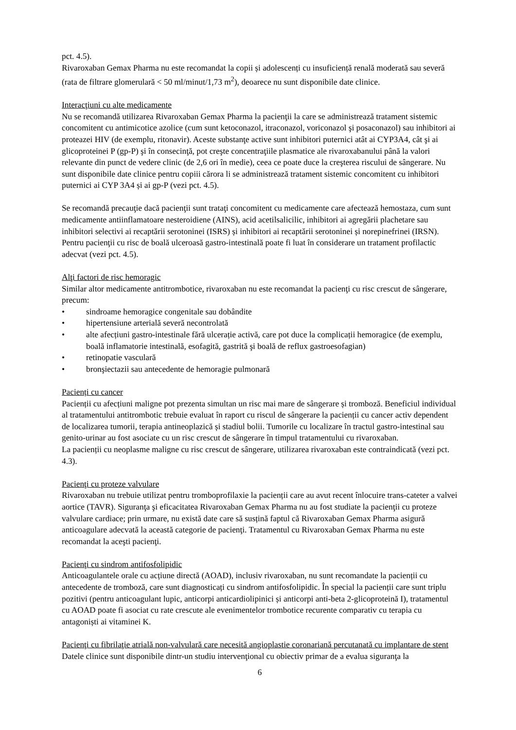pct. 4.5).
Rivaroxaban Gemax Pharma nu este recomandat la copii și adolescenți cu insuficiență renală moderată sau severă (rata de filtrare glomerulară < 50 ml/minut/1,73 m<sup>2</sup>), deoarece nu sunt disponibile date clinice.
Interacţiuni cu alte medicamente
Nu se recomandă utilizarea Rivaroxaban Gemax Pharma la pacienţii la care se administrează tratament sistemic concomitent cu antimicotice azolice (cum sunt ketoconazol, itraconazol, voriconazol şi posaconazol) sau inhibitori ai proteazei HIV (de exemplu, ritonavir). Aceste substanţe active sunt inhibitori puternici atât ai CYP3A4, cât şi ai glicoproteinei P (gp-P) şi în consecinţă, pot creşte concentraţiile plasmatice ale rivaroxabanului până la valori relevante din punct de vedere clinic (de 2,6 ori în medie), ceea ce poate duce la creşterea riscului de sângerare. Nu sunt disponibile date clinice pentru copiii cărora li se administrează tratament sistemic concomitent cu inhibitori puternici ai CYP 3A4 și ai gp-P (vezi pct. 4.5).
Se recomandă precauţie dacă pacienţii sunt trataţi concomitent cu medicamente care afectează hemostaza, cum sunt medicamente antiinflamatoare nesteroidiene (AINS), acid acetilsalicilic, inhibitori ai agregării plachetare sau inhibitori selectivi ai recaptării serotoninei (ISRS) și inhibitori ai recaptării serotoninei și norepinefrinei (IRSN). Pentru pacienţii cu risc de boală ulceroasă gastro-intestinală poate fi luat în considerare un tratament profilactic adecvat (vezi pct. 4.5).
Alţi factori de risc hemoragic
Similar altor medicamente antitrombotice, rivaroxaban nu este recomandat la pacienţi cu risc crescut de sângerare, precum:
• sindroame hemoragice congenitale sau dobândite
• hipertensiune arterială severă necontrolată
• alte afecțiuni gastro-intestinale fără ulcerație activă, care pot duce la complicații hemoragice (de exemplu, boală inflamatorie intestinală, esofagită, gastrită şi boală de reflux gastroesofagian)
• retinopatie vasculară
• bronşiectazii sau antecedente de hemoragie pulmonară
Pacienți cu cancer
Pacienții cu afecțiuni maligne pot prezenta simultan un risc mai mare de sângerare și tromboză. Beneficiul individual al tratamentului antitrombotic trebuie evaluat în raport cu riscul de sângerare la pacienții cu cancer activ dependent de localizarea tumorii, terapia antineoplazică și stadiul bolii. Tumorile cu localizare în tractul gastro-intestinal sau genito-urinar au fost asociate cu un risc crescut de sângerare în timpul tratamentului cu rivaroxaban.
La pacienții cu neoplasme maligne cu risc crescut de sângerare, utilizarea rivaroxaban este contraindicată (vezi pct. 4.3).
Pacienţi cu proteze valvulare
Rivaroxaban nu trebuie utilizat pentru tromboprofilaxie la pacienții care au avut recent înlocuire trans-cateter a valvei aortice (TAVR). Siguranţa şi eficacitatea Rivaroxaban Gemax Pharma nu au fost studiate la pacienţii cu proteze valvulare cardiace; prin urmare, nu există date care să susțină faptul că Rivaroxaban Gemax Pharma asigură anticoagulare adecvată la această categorie de pacienţi. Tratamentul cu Rivaroxaban Gemax Pharma nu este recomandat la aceşti pacienţi.
Pacienţi cu sindrom antifosfolipidic
Anticoagulantele orale cu acțiune directă (AOAD), inclusiv rivaroxaban, nu sunt recomandate la pacienții cu antecedente de tromboză, care sunt diagnosticați cu sindrom antifosfolipidic. În special la pacienții care sunt triplu pozitivi (pentru anticoagulant lupic, anticorpi anticardiolipinici și anticorpi anti-beta 2-glicoproteină I), tratamentul cu AOAD poate fi asociat cu rate crescute ale evenimentelor trombotice recurente comparativ cu terapia cu antagoniști ai vitaminei K.
Pacienţi cu fibrilaţie atrială non-valvulară care necesită angioplastie coronariană percutanată cu implantare de stent
Datele clinice sunt disponibile dintr-un studiu intervenţional cu obiectiv primar de a evalua siguranţa la
6